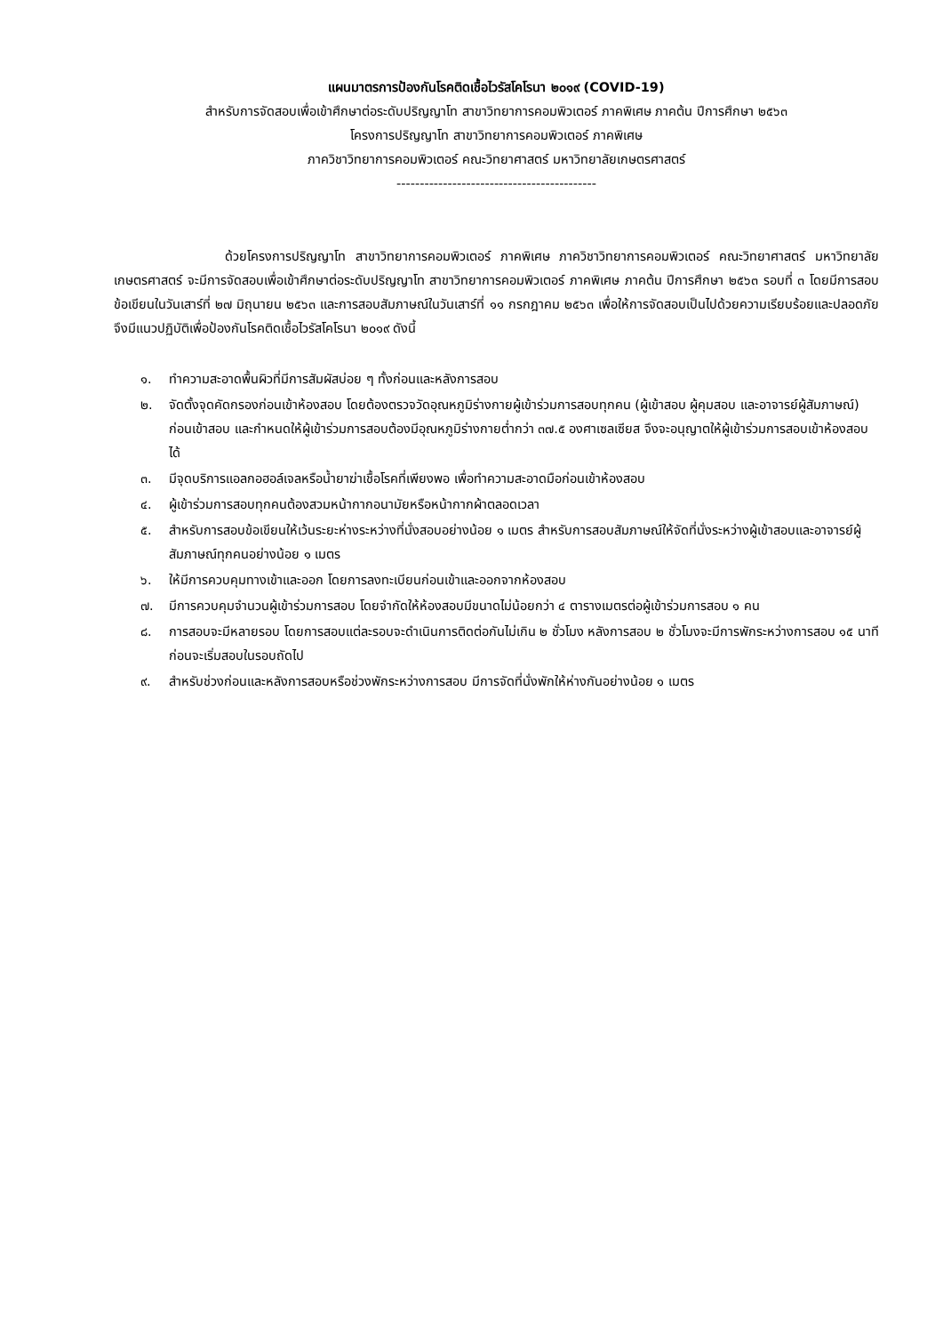แผนมาตรการป้องกันโรคติดเชื้อไวรัสโคโรนา ๒๐๑๙ (COVID-19)
สำหรับการจัดสอบเพื่อเข้าศึกษาต่อระดับปริญญาโท สาขาวิทยาการคอมพิวเตอร์ ภาคพิเศษ ภาคต้น ปีการศึกษา ๒๕๖๓
โครงการปริญญาโท สาขาวิทยาการคอมพิวเตอร์ ภาคพิเศษ
ภาควิชาวิทยาการคอมพิวเตอร์ คณะวิทยาศาสตร์ มหาวิทยาลัยเกษตรศาสตร์
-------------------------------------------
ด้วยโครงการปริญญาโท สาขาวิทยาการคอมพิวเตอร์ ภาคพิเศษ ภาควิชาวิทยาการคอมพิวเตอร์ คณะวิทยาศาสตร์ มหาวิทยาลัยเกษตรศาสตร์ จะมีการจัดสอบเพื่อเข้าศึกษาต่อระดับปริญญาโท สาขาวิทยาการคอมพิวเตอร์ ภาคพิเศษ ภาคต้น ปีการศึกษา ๒๕๖๓ รอบที่ ๓ โดยมีการสอบข้อเขียนในวันเสาร์ที่ ๒๗ มิถุนายน ๒๕๖๓ และการสอบสัมภาษณ์ในวันเสาร์ที่ ๑๑ กรกฎาคม ๒๕๖๓ เพื่อให้การจัดสอบเป็นไปด้วยความเรียบร้อยและปลอดภัย จึงมีแนวปฏิบัติเพื่อป้องกันโรคติดเชื้อไวรัสโคโรนา ๒๐๑๙ ดังนี้
๑. ทำความสะอาดพื้นผิวที่มีการสัมผัสบ่อย ๆ ทั้งก่อนและหลังการสอบ
๒. จัดตั้งจุดคัดกรองก่อนเข้าห้องสอบ โดยต้องตรวจวัดอุณหภูมิร่างกายผู้เข้าร่วมการสอบทุกคน (ผู้เข้าสอบ ผู้คุมสอบ และอาจารย์ผู้สัมภาษณ์) ก่อนเข้าสอบ และกำหนดให้ผู้เข้าร่วมการสอบต้องมีอุณหภูมิร่างกายต่ำกว่า ๓๗.๕ องศาเซลเซียส จึงจะอนุญาตให้ผู้เข้าร่วมการสอบเข้าห้องสอบได้
๓. มีจุดบริการแอลกอฮอล์เจลหรือน้ำยาฆ่าเชื้อโรคที่เพียงพอ เพื่อทำความสะอาดมือก่อนเข้าห้องสอบ
๔. ผู้เข้าร่วมการสอบทุกคนต้องสวมหน้ากากอนามัยหรือหน้ากากผ้าตลอดเวลา
๕. สำหรับการสอบข้อเขียนให้เว้นระยะห่างระหว่างที่นั่งสอบอย่างน้อย ๑ เมตร สำหรับการสอบสัมภาษณ์ให้จัดที่นั่งระหว่างผู้เข้าสอบและอาจารย์ผู้สัมภาษณ์ทุกคนอย่างน้อย ๑ เมตร
๖. ให้มีการควบคุมทางเข้าและออก โดยการลงทะเบียนก่อนเข้าและออกจากห้องสอบ
๗. มีการควบคุมจำนวนผู้เข้าร่วมการสอบ โดยจำกัดให้ห้องสอบมีขนาดไม่น้อยกว่า ๔ ตารางเมตรต่อผู้เข้าร่วมการสอบ ๑ คน
๘. การสอบจะมีหลายรอบ โดยการสอบแต่ละรอบจะดำเนินการติดต่อกันไม่เกิน ๒ ชั่วโมง หลังการสอบ ๒ ชั่วโมงจะมีการพักระหว่างการสอบ ๑๕ นาทีก่อนจะเริ่มสอบในรอบถัดไป
๙. สำหรับช่วงก่อนและหลังการสอบหรือช่วงพักระหว่างการสอบ มีการจัดที่นั่งพักให้ห่างกันอย่างน้อย ๑ เมตร